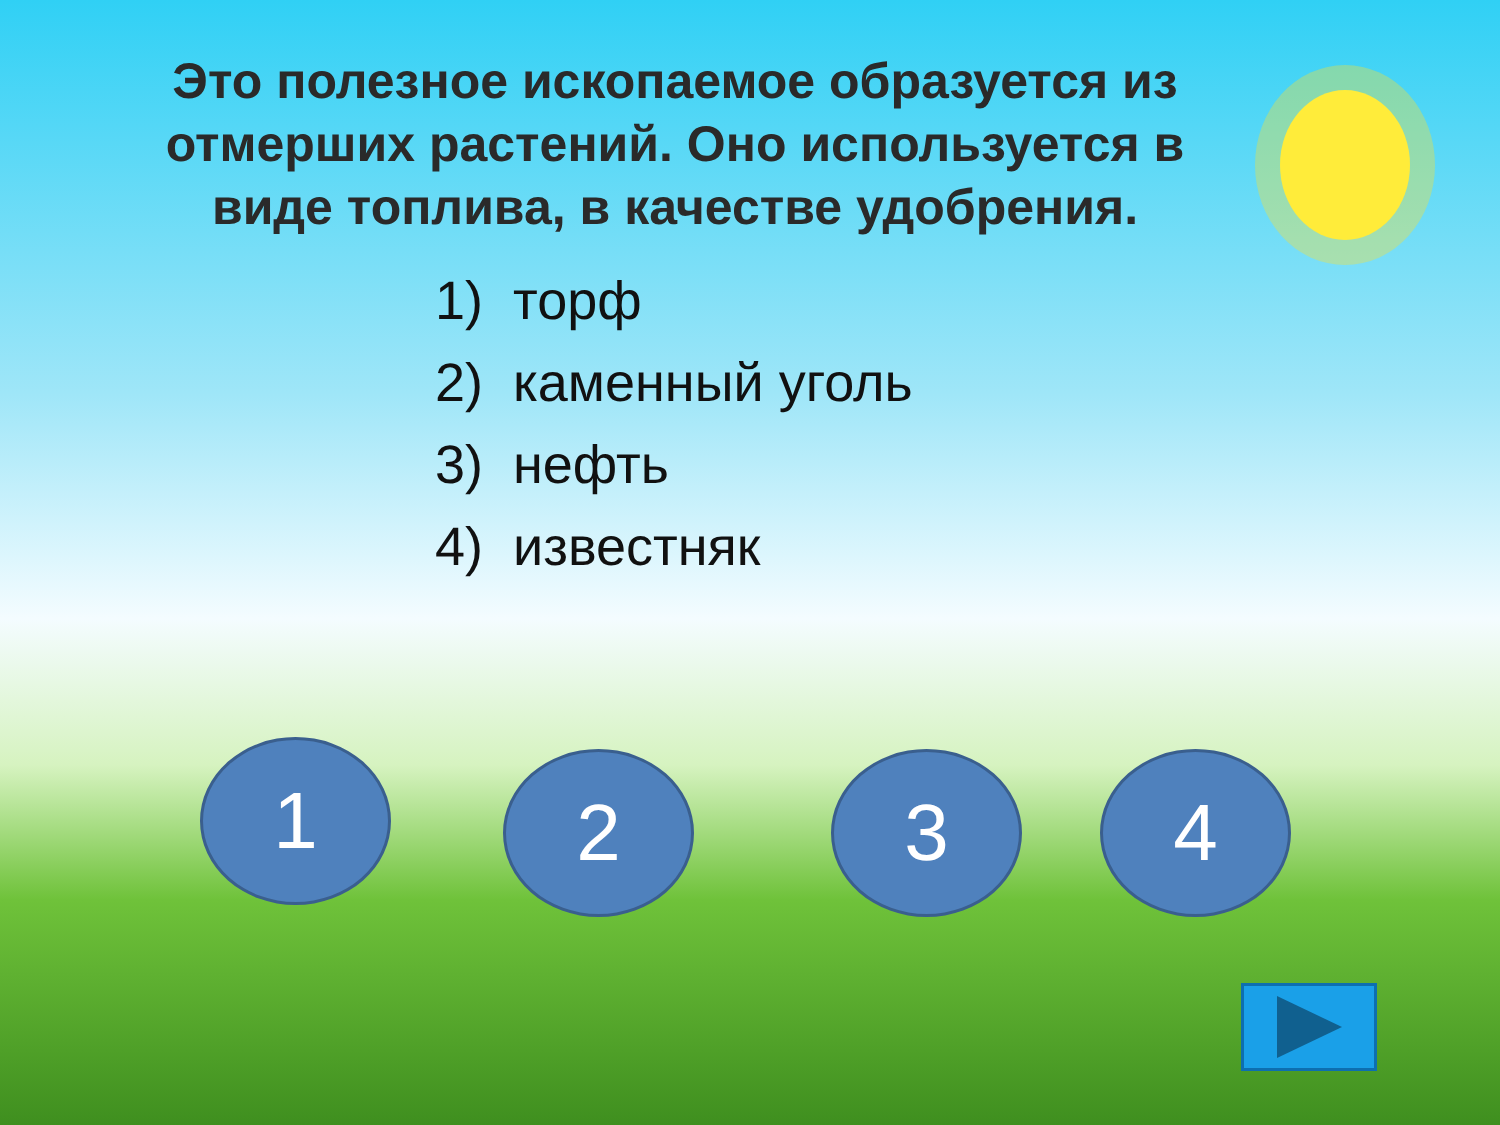Это полезное ископаемое образуется из отмерших растений. Оно используется в виде топлива, в качестве удобрения.
1) торф
2) каменный уголь
3) нефть
4) известняк
1 2 3 4